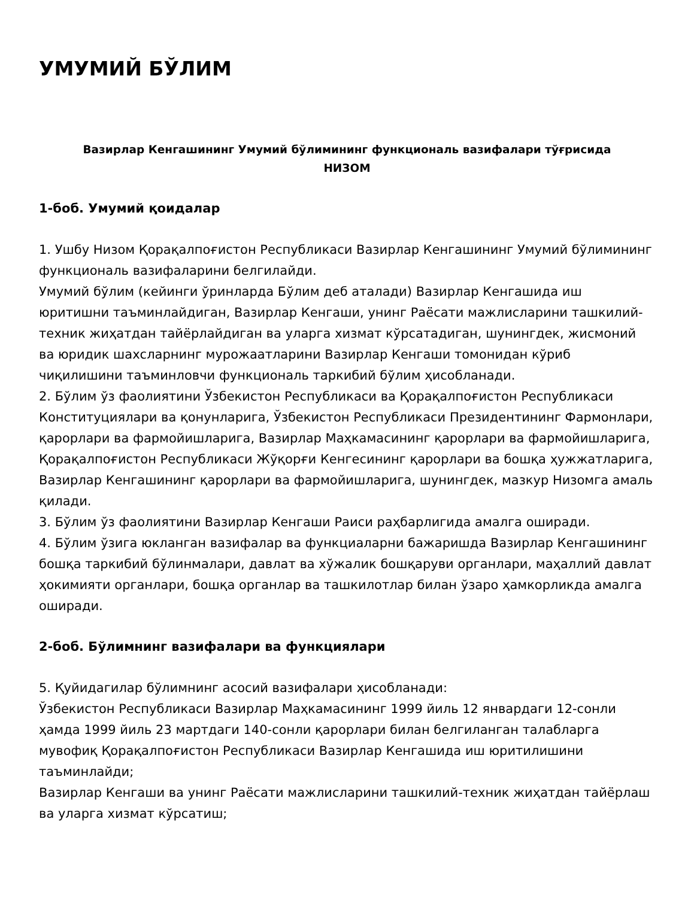УМУМИЙ БЎЛИМ
Вазирлар Кенгашининг Умумий бўлимининг функциональ вазифалари тўғрисида
НИЗОМ
1-боб. Умумий қоидалар
1. Ушбу Низом Қорақалпоғистон Республикаси Вазирлар Кенгашининг Умумий бўлимининг функциональ вазифаларини белгилайди.
Умумий бўлим (кейинги ўринларда Бўлим деб аталади) Вазирлар Кенгашида иш юритишни таъминлайдиган, Вазирлар Кенгаши, унинг Раёсати мажлисларини ташкилий-техник жиҳатдан тайёрлайдиган ва уларга хизмат кўрсатадиган, шунингдек, жисмоний ва юридик шахсларнинг мурожаатларини Вазирлар Кенгаши томонидан кўриб чиқилишини таъминловчи функциональ таркибий бўлим ҳисобланади.
2. Бўлим ўз фаолиятини Ўзбекистон Республикаси ва Қорақалпоғистон Республикаси Конституциялари ва қонунларига, Ўзбекистон Республикаси Президентининг Фармонлари, қарорлари ва фармойишларига, Вазирлар Маҳкамасининг қарорлари ва фармойишларига, Қорақалпоғистон Республикаси Жўқорғи Кенгесининг қарорлари ва бошқа ҳужжатларига, Вазирлар Кенгашининг қарорлари ва фармойишларига, шунингдек, мазкур Низомга амаль қилади.
3. Бўлим ўз фаолиятини Вазирлар Кенгаши Раиси раҳбарлигида амалга оширади.
4. Бўлим ўзига юкланган вазифалар ва функциаларни бажаришда Вазирлар Кенгашининг бошқа таркибий бўлинмалари, давлат ва хўжалик бошқаруви органлари, маҳаллий давлат ҳокимияти органлари, бошқа органлар ва ташкилотлар билан ўзаро ҳамкорликда амалга оширади.
2-боб. Бўлимнинг вазифалари ва функциялари
5. Қуйидагилар бўлимнинг асосий вазифалари ҳисобланади:
Ўзбекистон Республикаси Вазирлар Маҳкамасининг 1999 йиль 12 январдаги 12-сонли ҳамда 1999 йиль 23 мартдаги 140-сонли қарорлари билан белгиланган талабларга мувофиқ Қорақалпоғистон Республикаси Вазирлар Кенгашида иш юритилишини таъминлайди;
Вазирлар Кенгаши ва унинг Раёсати мажлисларини ташкилий-техник жиҳатдан тайёрлаш ва уларга хизмат кўрсатиш;